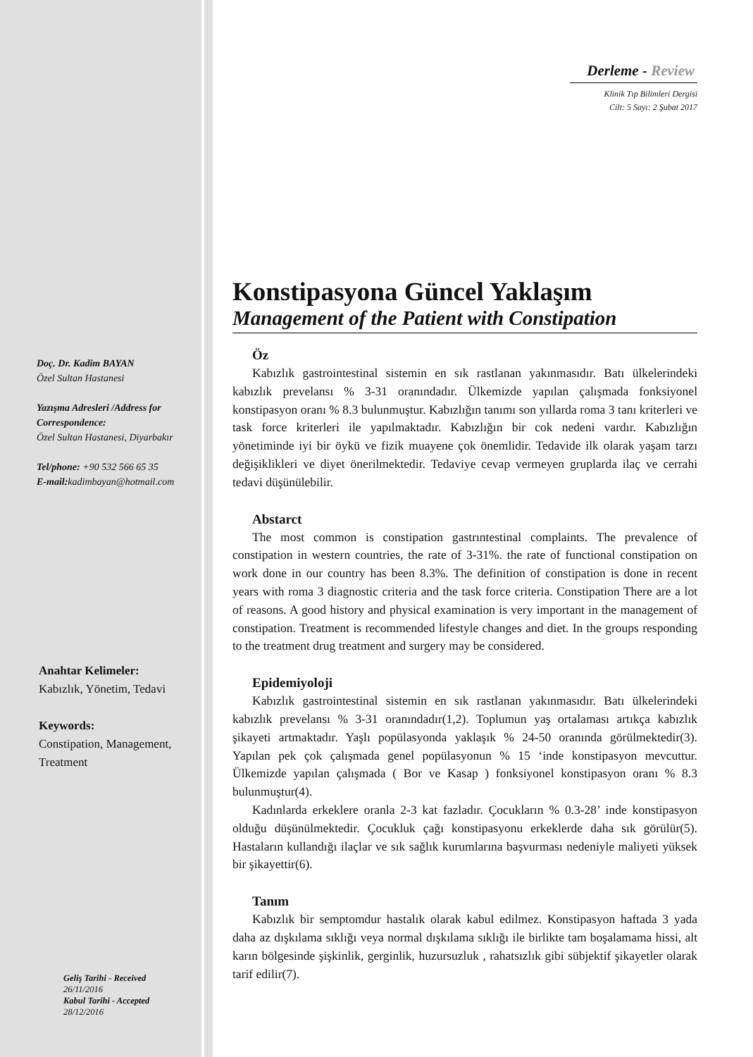Doç. Dr. Kadim BAYAN
Özel Sultan Hastanesi
Yazışma Adresleri /Address for Correspondence:
Özel Sultan Hastanesi, Diyarbakır
Tel/phone: +90 532 566 65 35
E-mail: kadimbayan@hotmail.com
Anahtar Kelimeler:
Kabızlık, Yönetim, Tedavi
Keywords:
Constipation, Management,
Treatment
Geliş Tarihi - Received
26/11/2016
Kabul Tarihi - Accepted
28/12/2016
Derleme - Review
Klinik Tıp Bilimleri Dergisi
Cilt: 5 Sayı: 2 Şubat 2017
Konstipasyona Güncel Yaklaşım
Management of the Patient with Constipation
Öz
Kabızlık gastrointestinal sistemin en sık rastlanan yakınmasıdır. Batı ülkelerindeki kabızlık prevelansı % 3-31 oranındadır. Ülkemizde yapılan çalışmada fonksiyonel konstipasyon oranı % 8.3 bulunmuştur. Kabızlığın tanımı son yıllarda roma 3 tanı kriterleri ve task force kriterleri ile yapılmaktadır. Kabızlığın bir cok nedeni vardır. Kabızlığın yönetiminde iyi bir öykü ve fizik muayene çok önemlidir. Tedavide ilk olarak yaşam tarzı değişiklikleri ve diyet önerilmektedir. Tedaviye cevap vermeyen gruplarda ilaç ve cerrahi tedavi düşünülebilir.
Abstarct
The most common is constipation gastrıntestinal complaints. The prevalence of constipation in western countries, the rate of 3-31%. the rate of functional constipation on work done in our country has been 8.3%. The definition of constipation is done in recent years with roma 3 diagnostic criteria and the task force criteria. Constipation There are a lot of reasons. A good history and physical examination is very important in the management of constipation. Treatment is recommended lifestyle changes and diet. In the groups responding to the treatment drug treatment and surgery may be considered.
Epidemiyoloji
Kabızlık gastrointestinal sistemin en sık rastlanan yakınmasıdır. Batı ülkelerindeki kabızlık prevelansı % 3-31 oranındadır(1,2). Toplumun yaş ortalaması artıkça kabızlık şikayeti artmaktadır. Yaşlı popülasyonda yaklaşık % 24-50 oranında görülmektedir(3). Yapılan pek çok çalışmada genel popülasyonun % 15 ‘inde konstipasyon mevcuttur. Ülkemizde yapılan çalışmada ( Bor ve Kasap ) fonksiyonel konstipasyon oranı % 8.3 bulunmuştur(4).
Kadınlarda erkeklere oranla 2-3 kat fazladır. Çocukların % 0.3-28’ inde konstipasyon olduğu düşünülmektedir. Çocukluk çağı konstipasyonu erkeklerde daha sık görülür(5). Hastaların kullandığı ilaçlar ve sık sağlık kurumlarına başvurması nedeniyle maliyeti yüksek bir şikayettir(6).
Tanım
Kabızlık bir semptomdur hastalık olarak kabul edilmez. Konstipasyon haftada 3 yada daha az dışkılama sıklığı veya normal dışkılama sıklığı ile birlikte tam boşalamama hissi, alt karın bölgesinde şişkinlik, gerginlik, huzursuzluk , rahatsızlık gibi sübjektif şikayetler olarak tarif edilir(7).